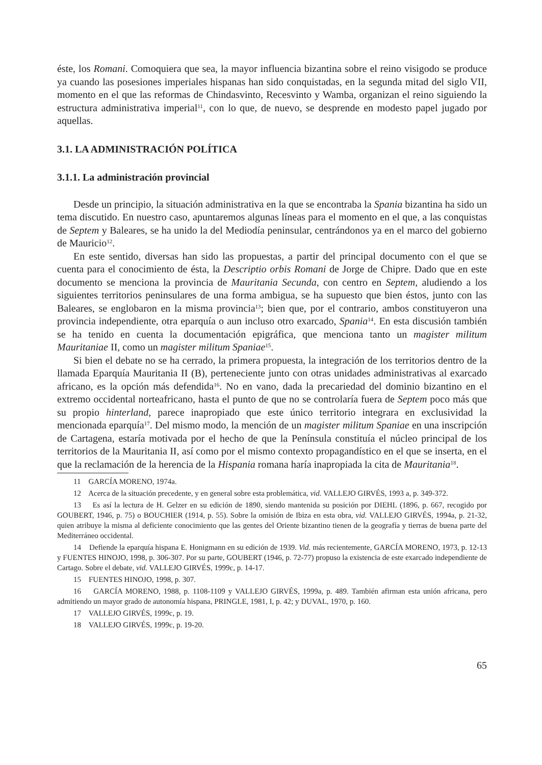éste, los Romani. Comoquiera que sea, la mayor influencia bizantina sobre el reino visigodo se produce ya cuando las posesiones imperiales hispanas han sido conquistadas, en la segunda mitad del siglo VII, momento en el que las reformas de Chindasvinto, Recesvinto y Wamba, organizan el reino siguiendo la estructura administrativa imperial<sup>11</sup>, con lo que, de nuevo, se desprende en modesto papel jugado por aquellas.
3.1. LA ADMINISTRACIÓN POLÍTICA
3.1.1. La administración provincial
Desde un principio, la situación administrativa en la que se encontraba la Spania bizantina ha sido un tema discutido. En nuestro caso, apuntaremos algunas líneas para el momento en el que, a las conquistas de Septem y Baleares, se ha unido la del Mediodía peninsular, centrándonos ya en el marco del gobierno de Mauricio<sup>12</sup>.
En este sentido, diversas han sido las propuestas, a partir del principal documento con el que se cuenta para el conocimiento de ésta, la Descriptio orbis Romani de Jorge de Chipre. Dado que en este documento se menciona la provincia de Mauritania Secunda, con centro en Septem, aludiendo a los siguientes territorios peninsulares de una forma ambigua, se ha supuesto que bien éstos, junto con las Baleares, se englobaron en la misma provincia<sup>13</sup>; bien que, por el contrario, ambos constituyeron una provincia independiente, otra eparquía o aun incluso otro exarcado, Spania<sup>14</sup>. En esta discusión también se ha tenido en cuenta la documentación epigráfica, que menciona tanto un magister militum Mauritaniae II, como un magister militum Spaniae<sup>15</sup>.
Si bien el debate no se ha cerrado, la primera propuesta, la integración de los territorios dentro de la llamada Eparquía Mauritania II (B), perteneciente junto con otras unidades administrativas al exarcado africano, es la opción más defendida<sup>16</sup>. No en vano, dada la precariedad del dominio bizantino en el extremo occidental norteafricano, hasta el punto de que no se controlaría fuera de Septem poco más que su propio hinterland, parece inapropiado que este único territorio integrara en exclusividad la mencionada eparquía<sup>17</sup>. Del mismo modo, la mención de un magister militum Spaniae en una inscripción de Cartagena, estaría motivada por el hecho de que la Península constituía el núcleo principal de los territorios de la Mauritania II, así como por el mismo contexto propagandístico en el que se inserta, en el que la reclamación de la herencia de la Hispania romana haría inapropiada la cita de Mauritania<sup>18</sup>.
11 GARCÍA MORENO, 1974a.
12 Acerca de la situación precedente, y en general sobre esta problemática, vid. VALLEJO GIRVÉS, 1993 a, p. 349-372.
13 Es así la lectura de H. Gelzer en su edición de 1890, siendo mantenida su posición por DIEHL (1896, p. 667, recogido por GOUBERT, 1946, p. 75) o BOUCHIER (1914, p. 55). Sobre la omisión de Ibiza en esta obra, vid. VALLEJO GIRVÉS, 1994a, p. 21-32, quien atribuye la misma al deficiente conocimiento que las gentes del Oriente bizantino tienen de la geografía y tierras de buena parte del Mediterráneo occidental.
14 Defiende la eparquía hispana E. Honigmann en su edición de 1939. Vid. más recientemente, GARCÍA MORENO, 1973, p. 12-13 y FUENTES HINOJO, 1998, p. 306-307. Por su parte, GOUBERT (1946, p. 72-77) propuso la existencia de este exarcado independiente de Cartago. Sobre el debate, vid. VALLEJO GIRVÉS, 1999c, p. 14-17.
15 FUENTES HINOJO, 1998, p. 307.
16 GARCÍA MORENO, 1988, p. 1108-1109 y VALLEJO GIRVÉS, 1999a, p. 489. También afirman esta unión africana, pero admitiendo un mayor grado de autonomía hispana, PRINGLE, 1981, I, p. 42; y DUVAL, 1970, p. 160.
17 VALLEJO GIRVÉS, 1999c, p. 19.
18 VALLEJO GIRVÉS, 1999c, p. 19-20.
65